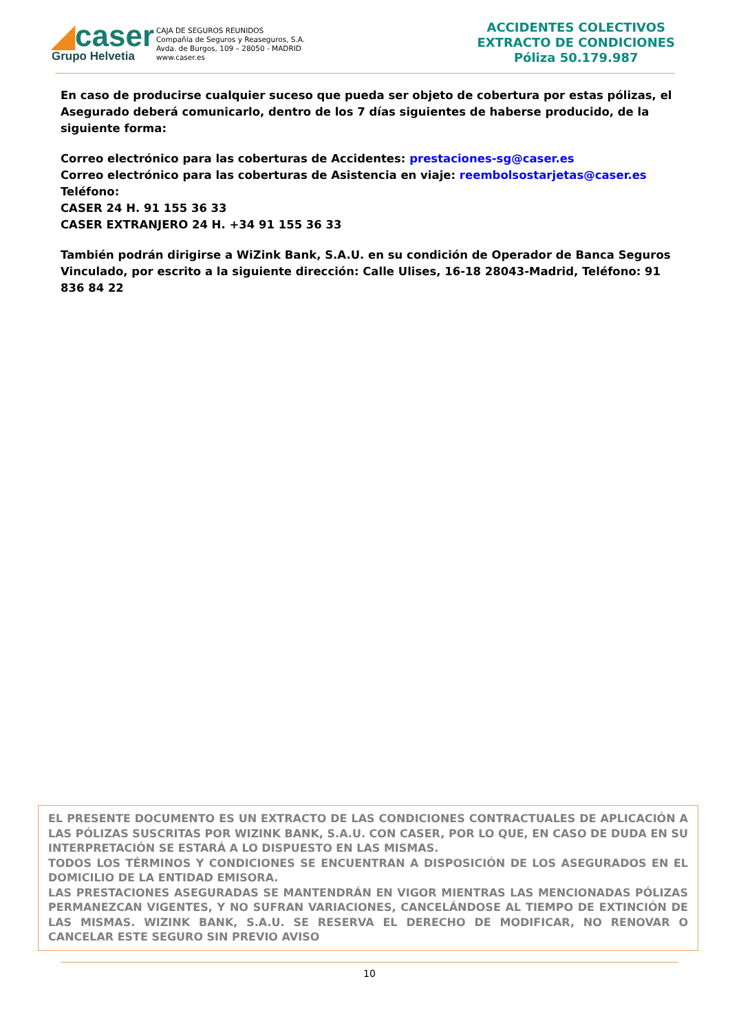◢caser
Grupo Helvetia
CAJA DE SEGUROS REUNIDOS
Compañía de Seguros y Reaseguros, S.A.
Avda. de Burgos, 109 – 28050 - MADRID
www.caser.es
ACCIDENTES COLECTIVOS
EXTRACTO DE CONDICIONES
Póliza 50.179.987
En caso de producirse cualquier suceso que pueda ser objeto de cobertura por estas pólizas, el Asegurado deberá comunicarlo, dentro de los 7 días siguientes de haberse producido, de la siguiente forma:
Correo electrónico para las coberturas de Accidentes: prestaciones-sg@caser.es
Correo electrónico para las coberturas de Asistencia en viaje: reembolsostarjetas@caser.es
Teléfono:
CASER 24 H. 91 155 36 33
CASER EXTRANJERO 24 H. +34 91 155 36 33
También podrán dirigirse a WiZink Bank, S.A.U. en su condición de Operador de Banca Seguros Vinculado, por escrito a la siguiente dirección: Calle Ulises, 16-18 28043-Madrid, Teléfono: 91 836 84 22
EL PRESENTE DOCUMENTO ES UN EXTRACTO DE LAS CONDICIONES CONTRACTUALES DE APLICACIÓN A LAS PÓLIZAS SUSCRITAS POR WIZINK BANK, S.A.U. CON CASER, POR LO QUE, EN CASO DE DUDA EN SU INTERPRETACIÓN SE ESTARÁ A LO DISPUESTO EN LAS MISMAS.
TODOS LOS TÉRMINOS Y CONDICIONES SE ENCUENTRAN A DISPOSICIÓN DE LOS ASEGURADOS EN EL DOMICILIO DE LA ENTIDAD EMISORA.
LAS PRESTACIONES ASEGURADAS SE MANTENDRÁN EN VIGOR MIENTRAS LAS MENCIONADAS PÓLIZAS PERMANEZCAN VIGENTES, Y NO SUFRAN VARIACIONES, CANCELÁNDOSE AL TIEMPO DE EXTINCIÓN DE LAS MISMAS. WIZINK BANK, S.A.U. SE RESERVA EL DERECHO DE MODIFICAR, NO RENOVAR O CANCELAR ESTE SEGURO SIN PREVIO AVISO
10